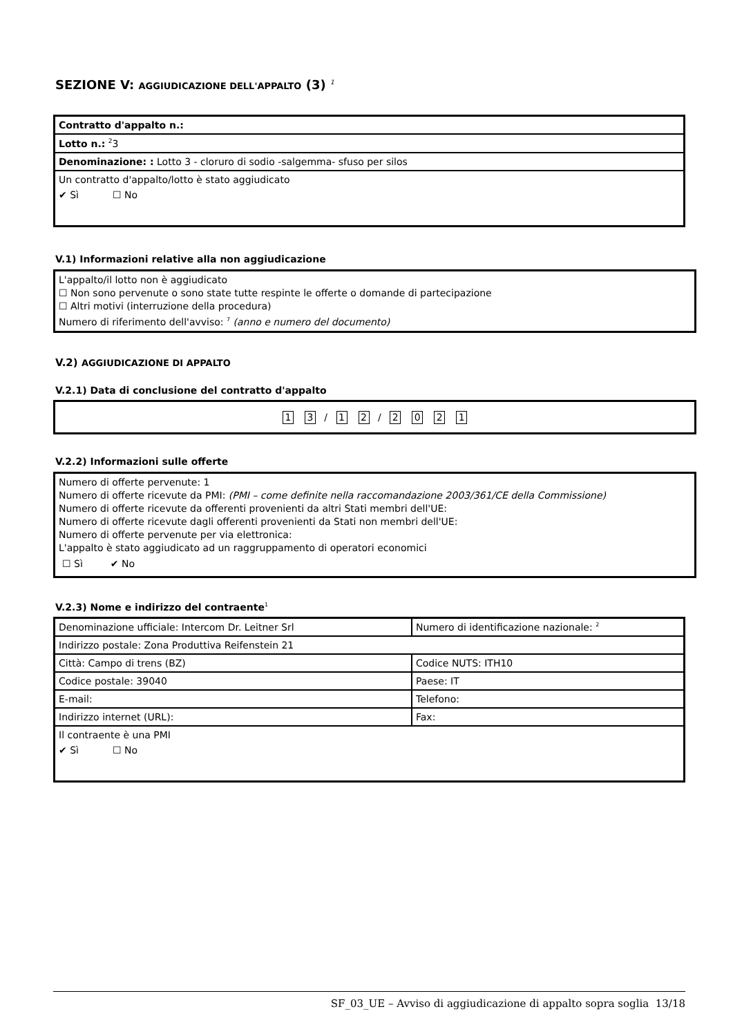SEZIONE V: AGGIUDICAZIONE DELL'APPALTO (3) <sup>1</sup>
| Contratto d'appalto n.: |
| Lotto n.: <sup>2</sup>3 |
| Denominazione: : Lotto 3 - cloruro di sodio -salgemma- sfuso per silos |
| Un contratto d'appalto/lotto è stato aggiudicato ✔ Sì ☐ No |
V.1) Informazioni relative alla non aggiudicazione
L'appalto/il lotto non è aggiudicato
☐ Non sono pervenute o sono state tutte respinte le offerte o domande di partecipazione
☐ Altri motivi (interruzione della procedura)
Numero di riferimento dell'avviso: <sup>7</sup> (anno e numero del documento)
V.2) AGGIUDICAZIONE DI APPALTO
V.2.1) Data di conclusione del contratto d'appalto
1 3 / 1 2 / 2021
V.2.2) Informazioni sulle offerte
Numero di offerte pervenute: 1
Numero di offerte ricevute da PMI: (PMI – come definite nella raccomandazione 2003/361/CE della Commissione)
Numero di offerte ricevute da offerenti provenienti da altri Stati membri dell'UE:
Numero di offerte ricevute dagli offerenti provenienti da Stati non membri dell'UE:
Numero di offerte pervenute per via elettronica:
L'appalto è stato aggiudicato ad un raggruppamento di operatori economici
☐ Sì ✔ No
V.2.3) Nome e indirizzo del contraente<sup>1</sup>
| Denominazione ufficiale: Intercom Dr. Leitner Srl | Numero di identificazione nazionale: <sup>2</sup> |
| Indirizzo postale: Zona Produttiva Reifenstein 21 | |
| Città: Campo di trens (BZ) | Codice NUTS: ITH10 |
| Codice postale: 39040 | Paese: IT |
| E-mail: | Telefono: |
| Indirizzo internet (URL): | Fax: |
| Il contraente è una PMI ✔ Sì ☐ No | |
SF_03_UE – Avviso di aggiudicazione di appalto sopra soglia 13/18